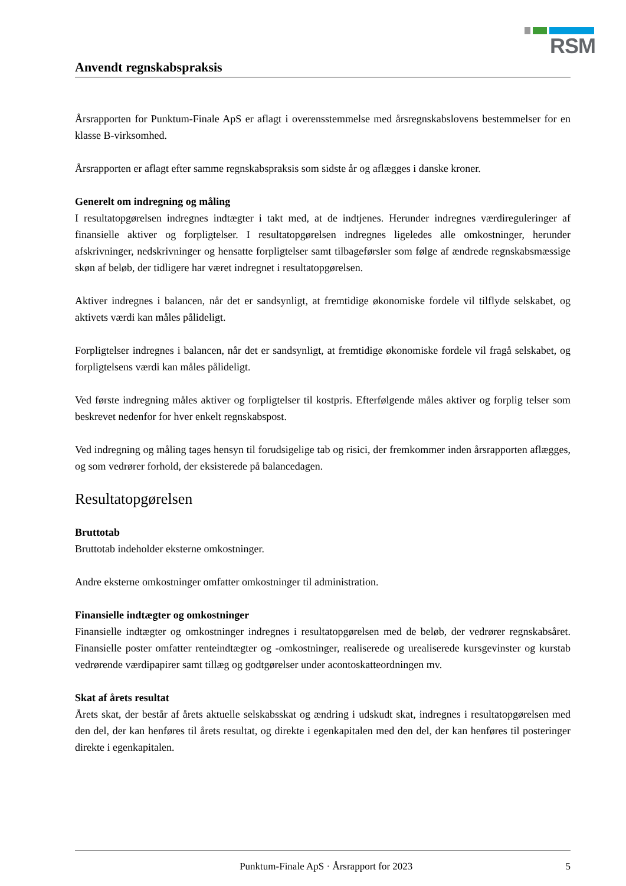RSM
Anvendt regnskabspraksis
Årsrapporten for Punktum-Finale ApS er aflagt i overensstemmelse med årsregnskabslovens bestemmelser for en klasse B-virksomhed.
Årsrapporten er aflagt efter samme regnskabspraksis som sidste år og aflægges i danske kroner.
Generelt om indregning og måling
I resultatopgørelsen indregnes indtægter i takt med, at de indtjenes. Herunder indregnes værdireguleringer af finansielle aktiver og forpligtelser. I resultatopgørelsen indregnes ligeledes alle omkostninger, herunder afskrivninger, nedskrivninger og hensatte forpligtelser samt tilbageførsler som følge af ændrede regnskabsmæssige skøn af beløb, der tidligere har været indregnet i resultatopgørelsen.
Aktiver indregnes i balancen, når det er sandsynligt, at fremtidige økonomiske fordele vil tilflyde selskabet, og aktivets værdi kan måles pålideligt.
Forpligtelser indregnes i balancen, når det er sandsynligt, at fremtidige økonomiske fordele vil fragå selskabet, og forpligtelsens værdi kan måles pålideligt.
Ved første indregning måles aktiver og forpligtelser til kostpris. Efterfølgende måles aktiver og forplig telser som beskrevet nedenfor for hver enkelt regnskabspost.
Ved indregning og måling tages hensyn til forudsigelige tab og risici, der fremkommer inden årsrapporten aflægges, og som vedrører forhold, der eksisterede på balancedagen.
Resultatopgørelsen
Bruttotab
Bruttotab indeholder eksterne omkostninger.
Andre eksterne omkostninger omfatter omkostninger til administration.
Finansielle indtægter og omkostninger
Finansielle indtægter og omkostninger indregnes i resultatopgørelsen med de beløb, der vedrører regnskabsåret. Finansielle poster omfatter renteindtægter og -omkostninger, realiserede og urealiserede kursgevinster og kurstab vedrørende værdipapirer samt tillæg og godtgørelser under acontoskatteordningen mv.
Skat af årets resultat
Årets skat, der består af årets aktuelle selskabsskat og ændring i udskudt skat, indregnes i resultatopgørelsen med den del, der kan henføres til årets resultat, og direkte i egenkapitalen med den del, der kan henføres til posteringer direkte i egenkapitalen.
Punktum-Finale ApS · Årsrapport for 2023 5